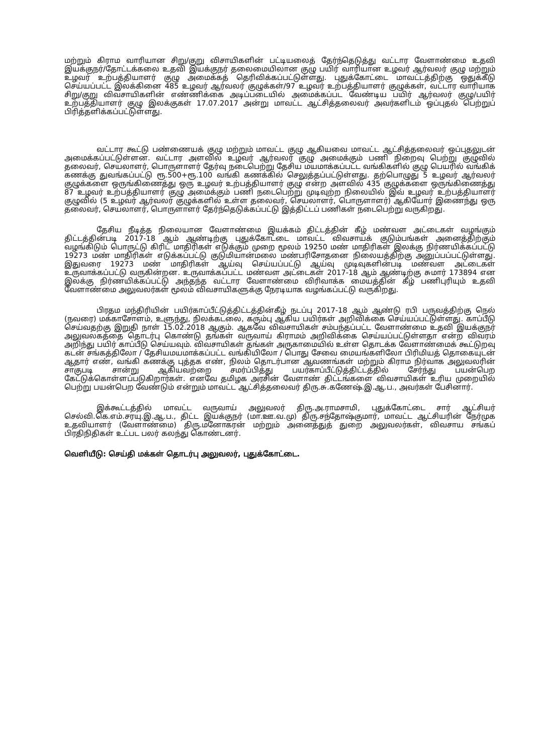மற்றும் கிராம வாரியான சிறு/குறு விசாயிகளின் பட்டியலைத் தேர்ந்தெடுத்து வட்டார வேளாண்மை உதவி இயக்குநர்/தோட்டக்கலை உதவி இயக்குநர் தலைமையிலான குழு பயிர் வாரியான உழவர் ஆர்வலர் குழு மற்றும் உழவர் உற்பத்தியாளர் குழு அமைக்கத் தெரிவிக்கப்பட்டுள்ளது. புதுக்கோட்டை மாவட்டத்திற்கு ஒதுக்கீடு செய்யப்பட்ட இலக்கினை 485 உழவர் ஆர்வலர் குழுக்கள்/97 உழவர் உற்பத்தியாளர் குழுக்கள், வட்டார வாரியாக சிறு/குறு விவசாயிகளின் எண்ணிக்கை அடிப்படையில் அமைக்கப்பட வேண்டிய பயிர் ஆர்வலர் குழு/பயிர் உற்பத்தியாளர் குழு இலக்குகள் 17.07.2017 அன்று மாவட்ட ஆட்சித்தலைவர் அவர்களிடம் ஒப்புதல் பெற்றுப் பிரித்தளிக்கப்பட்டுள்ளது.
வட்டார கூட்டு பண்ணையக் குழு மற்றும் மாவட்ட குழு ஆகியவை மாவட்ட ஆட்சித்தலைவர் ஒப்புதலுடன் அமைக்கப்பட்டுள்ளன. வட்டார அளவில் உழவர் ஆர்வலர் குழு அமைக்கும் பணி நிறைவு பெற்று குழுவில் தலைவர், செயலாளர், பொருளாளர் தேர்வு நடைபெற்று தேசிய மயமாக்கப்பட்ட வங்கிகளில் குழு பெயரில் வங்கிக் கணக்கு துவங்கப்பட்டு ரூ.500+ரூ.100 வங்கி கணக்கில் செலுத்தப்பட்டுள்ளது. தற்பொழுது 5 உழவர் ஆர்வலர் குழுக்களை ஒருங்கிணைத்து ஒரு உழவர் உற்பத்தியாளர் குழு என்ற அளவில் 435 குழுக்களை ஒருங்கிணைத்து 87 உழவர் உற்பத்தியாளர் குழு அமைக்கும் பணி நடைபெற்று முடிவுற்ற நிலையில் இவ் உழவர் உற்பத்தியாளர் குழுவில் (5 உழவர் ஆர்வலர் குழுக்களில் உள்ள தலைவர், செயலாளர், பொருளாளர்) ஆகியோர் இணைந்து ஒரு தலைவர், செயலாளர், பொருளாளர் தேர்ந்தெடுக்கப்பட்டு இத்திட்டப் பணிகள் நடைபெற்று வருகிறது.
தேசிய நீடித்த நிலையான வேளாண்மை இயக்கம் திட்டத்தின் கீழ் மண்வள அட்டைகள் வழங்கும் திட்டத்தின்படி 2017-18 ஆம் ஆண்டிற்கு புதுக்கோட்டை மாவட்ட விவசாயக் குடும்பங்கள் அனைத்திற்கும் வழங்கிடும் பொருட்டு கிரிட் மாதிரிகள் எடுக்கும் முறை மூலம் 19250 மண் மாதிரிகள் இலக்கு நிர்ணயிக்கப்பட்டு 19273 மண் மாதிரிகள் எடுக்கப்பட்டு குடுமியான்மலை மண்பரிசோதனை நிலையத்திற்கு அனுப்பப்பட்டுள்ளது. இதுவரை 19273 மண் மாதிரிகள் ஆய்வு செய்யப்பட்டு ஆய்வு முடிவுகளின்படி மண்வள அட்டைகள் உருவாக்கப்பட்டு வருகின்றன. உருவாக்கப்பட்ட மண்வள அட்டைகள் 2017-18 ஆம் ஆண்டிற்கு சுமார் 173894 என இலக்கு நிர்ணயிக்கப்பட்டு அந்தந்த வட்டார வேளாண்மை விரிவாக்க மையத்தின் கீழ் பணிபுரியும் உதவி வேளாண்மை அலுவலர்கள் மூலம் விவசாயிகளுக்கு நேரடியாக வழங்கப்பட்டு வருகிறது.
பிரதம மந்திரியின் பயிர்காப்பீட்டுத்திட்டத்தின்கீழ் நடப்பு 2017-18 ஆம் ஆண்டு ரபி பருவத்திற்கு நெல் (நவரை) மக்காசோளம், உளுந்து, நிலக்கடலை, கரும்பு ஆகிய பயிர்கள் அறிவிக்கை செய்யப்பட்டுள்ளது. காப்பீடு செய்வதற்கு இறுதி நாள் 15.02.2018 ஆகும். ஆகவே விவசாயிகள் சம்பந்தப்பட்ட வேளாண்மை உதவி இயக்குநர் அலுவலகத்தை தொடர்பு கொண்டு தங்கள் வருவாய் கிராமம் அறிவிக்கை செய்யப்பட்டுள்ளதா என்ற விவரம் அறிந்து பயிர் காப்பீடு செய்யவும். விவசாயிகள் தங்கள் அருகாமையில் உள்ள தொடக்க வேளாண்மைக் கூட்டுறவு கடன் சங்கத்திலோ / தேசியமயமாக்கப்பட்ட வங்கியிலோ / பொது சேவை மையங்களிலோ பிரிமியத் தொகையுடன் ஆதார் எண், வங்கி கணக்கு புத்தக எண், நிலம் தொடர்பான ஆவணங்கள் மற்றும் கிராம நிர்வாக அலுவலரின் சாகுபடி சான்று ஆகியவற்றை சமர்ப்பித்து பயர்காப்பீட்டுத்திட்டத்தில் சேர்ந்து பயன்பெற கேட்டுக்கொள்ளப்படுகிறார்கள். எனவே தமிழக அரசின் வேளாண் திட்டங்களை விவசாயிகள் உரிய முறையில் பெற்று பயன்பெற வேண்டும் என்றும் மாவட்ட ஆட்சித்தலைவர் திரு.சு.கணேஷ்.இ.ஆ.ப., அவர்கள் பேசினார்.
இக்கூட்டத்தில் மாவட்ட வருவாய் அலுவலர் திரு.அ.ராமசாமி, புதுக்கோட்டை சார் ஆட்சியர் செல்வி.கெ.எம்.சரயு.இ.ஆ.ப., திட்ட இயக்குநர் (மா.ஊ.வ.மு) திரு.சந்தோஷ்குமார், மாவட்ட ஆட்சியரின் நேர்முக உதவியாளர் (வேளாண்மை) திரு.மனோகரன் மற்றும் அனைத்துத் துறை அலுவலர்கள், விவசாய சங்கப் பிரதிநிதிகள் உட்பட பலர் கலந்து கொண்டனர்.
வெளியீடு: செய்தி மக்கள் தொடர்பு அலுவலர், புதுக்கோட்டை.